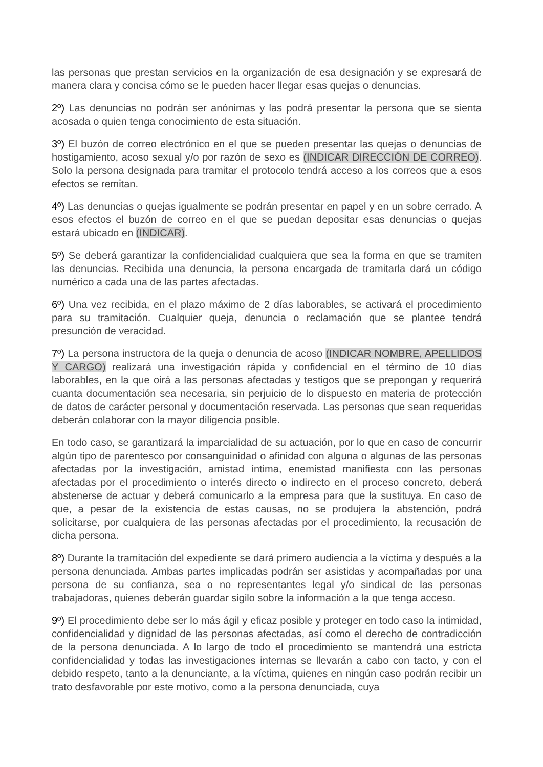las personas que prestan servicios en la organización de esa designación y se expresará de manera clara y concisa cómo se le pueden hacer llegar esas quejas o denuncias.
2º) Las denuncias no podrán ser anónimas y las podrá presentar la persona que se sienta acosada o quien tenga conocimiento de esta situación.
3º) El buzón de correo electrónico en el que se pueden presentar las quejas o denuncias de hostigamiento, acoso sexual y/o por razón de sexo es (INDICAR DIRECCIÓN DE CORREO). Solo la persona designada para tramitar el protocolo tendrá acceso a los correos que a esos efectos se remitan.
4º) Las denuncias o quejas igualmente se podrán presentar en papel y en un sobre cerrado. A esos efectos el buzón de correo en el que se puedan depositar esas denuncias o quejas estará ubicado en (INDICAR).
5º) Se deberá garantizar la confidencialidad cualquiera que sea la forma en que se tramiten las denuncias. Recibida una denuncia, la persona encargada de tramitarla dará un código numérico a cada una de las partes afectadas.
6º) Una vez recibida, en el plazo máximo de 2 días laborables, se activará el procedimiento para su tramitación. Cualquier queja, denuncia o reclamación que se plantee tendrá presunción de veracidad.
7º) La persona instructora de la queja o denuncia de acoso (INDICAR NOMBRE, APELLIDOS Y CARGO) realizará una investigación rápida y confidencial en el término de 10 días laborables, en la que oirá a las personas afectadas y testigos que se prepongan y requerirá cuanta documentación sea necesaria, sin perjuicio de lo dispuesto en materia de protección de datos de carácter personal y documentación reservada. Las personas que sean requeridas deberán colaborar con la mayor diligencia posible.
En todo caso, se garantizará la imparcialidad de su actuación, por lo que en caso de concurrir algún tipo de parentesco por consanguinidad o afinidad con alguna o algunas de las personas afectadas por la investigación, amistad íntima, enemistad manifiesta con las personas afectadas por el procedimiento o interés directo o indirecto en el proceso concreto, deberá abstenerse de actuar y deberá comunicarlo a la empresa para que la sustituya. En caso de que, a pesar de la existencia de estas causas, no se produjera la abstención, podrá solicitarse, por cualquiera de las personas afectadas por el procedimiento, la recusación de dicha persona.
8º) Durante la tramitación del expediente se dará primero audiencia a la víctima y después a la persona denunciada. Ambas partes implicadas podrán ser asistidas y acompañadas por una persona de su confianza, sea o no representantes legal y/o sindical de las personas trabajadoras, quienes deberán guardar sigilo sobre la información a la que tenga acceso.
9º) El procedimiento debe ser lo más ágil y eficaz posible y proteger en todo caso la intimidad, confidencialidad y dignidad de las personas afectadas, así como el derecho de contradicción de la persona denunciada. A lo largo de todo el procedimiento se mantendrá una estricta confidencialidad y todas las investigaciones internas se llevarán a cabo con tacto, y con el debido respeto, tanto a la denunciante, a la víctima, quienes en ningún caso podrán recibir un trato desfavorable por este motivo, como a la persona denunciada, cuya